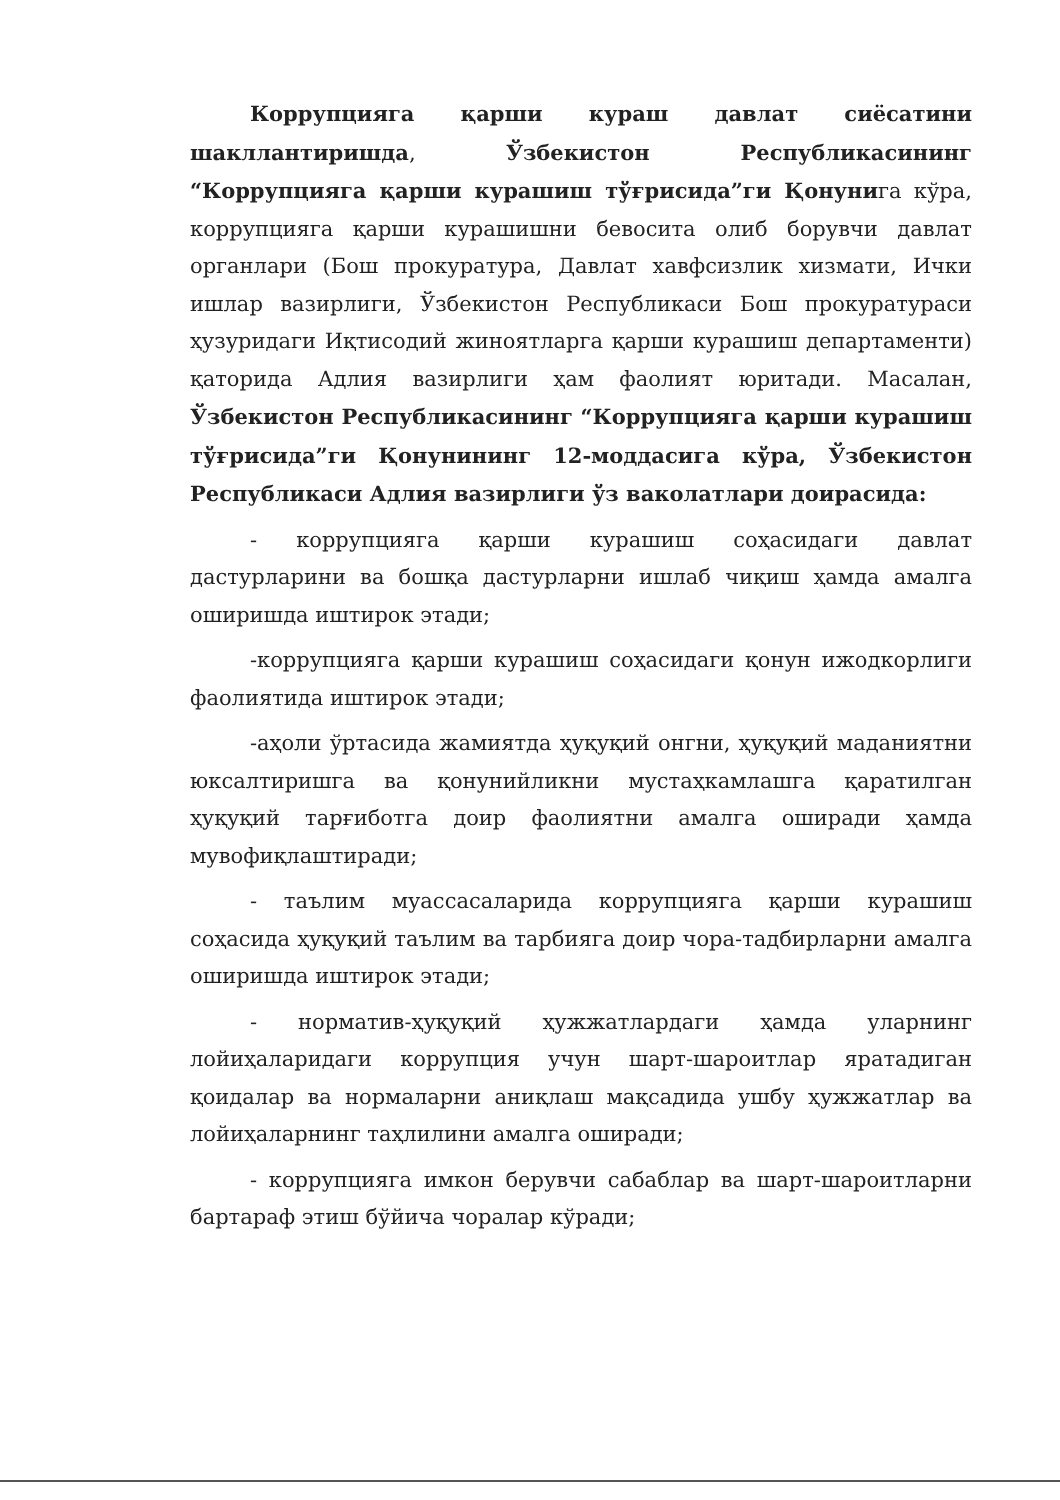Коррупцияга қарши кураш давлат сиёсатини шакллантиришда, Ўзбекистон Республикасининг “Коррупцияга қарши курашиш тўғрисида”ги Қонунига кўра, коррупцияга қарши курашишни бевосита олиб борувчи давлат органлари (Бош прокуратура, Давлат хавфсизлик хизмати, Ички ишлар вазирлиги, Ўзбекистон Республикаси Бош прокуратураси ҳузуридаги Иқтисодий жиноятларга қарши курашиш департаменти) қаторида Адлия вазирлиги ҳам фаолият юритади. Масалан, Ўзбекистон Республикасининг “Коррупцияга қарши курашиш тўғрисида”ги Қонунининг 12-моддасига кўра, Ўзбекистон Республикаси Адлия вазирлиги ўз ваколатлари доирасида:
- коррупцияга қарши курашиш соҳасидаги давлат дастурларини ва бошқа дастурларни ишлаб чиқиш ҳамда амалга оширишда иштирок этади;
-коррупцияга қарши курашиш соҳасидаги қонун ижодкорлиги фаолиятида иштирок этади;
-аҳоли ўртасида жамиятда ҳуқуқий онгни, ҳуқуқий маданиятни юксалтиришга ва қонунийликни мустаҳкамлашга қаратилган ҳуқуқий тарғиботга доир фаолиятни амалга оширади ҳамда мувофиқлаштиради;
- таълим муассасаларида коррупцияга қарши курашиш соҳасида ҳуқуқий таълим ва тарбияга доир чора-тадбирларни амалга оширишда иштирок этади;
- норматив-ҳуқуқий ҳужжатлардаги ҳамда уларнинг лойиҳаларидаги коррупция учун шарт-шароитлар яратадиган қоидалар ва нормаларни аниқлаш мақсадида ушбу ҳужжатлар ва лойиҳаларнинг таҳлилини амалга оширади;
- коррупцияга имкон берувчи сабаблар ва шарт-шароитларни бартараф этиш бўйича чоралар кўради;